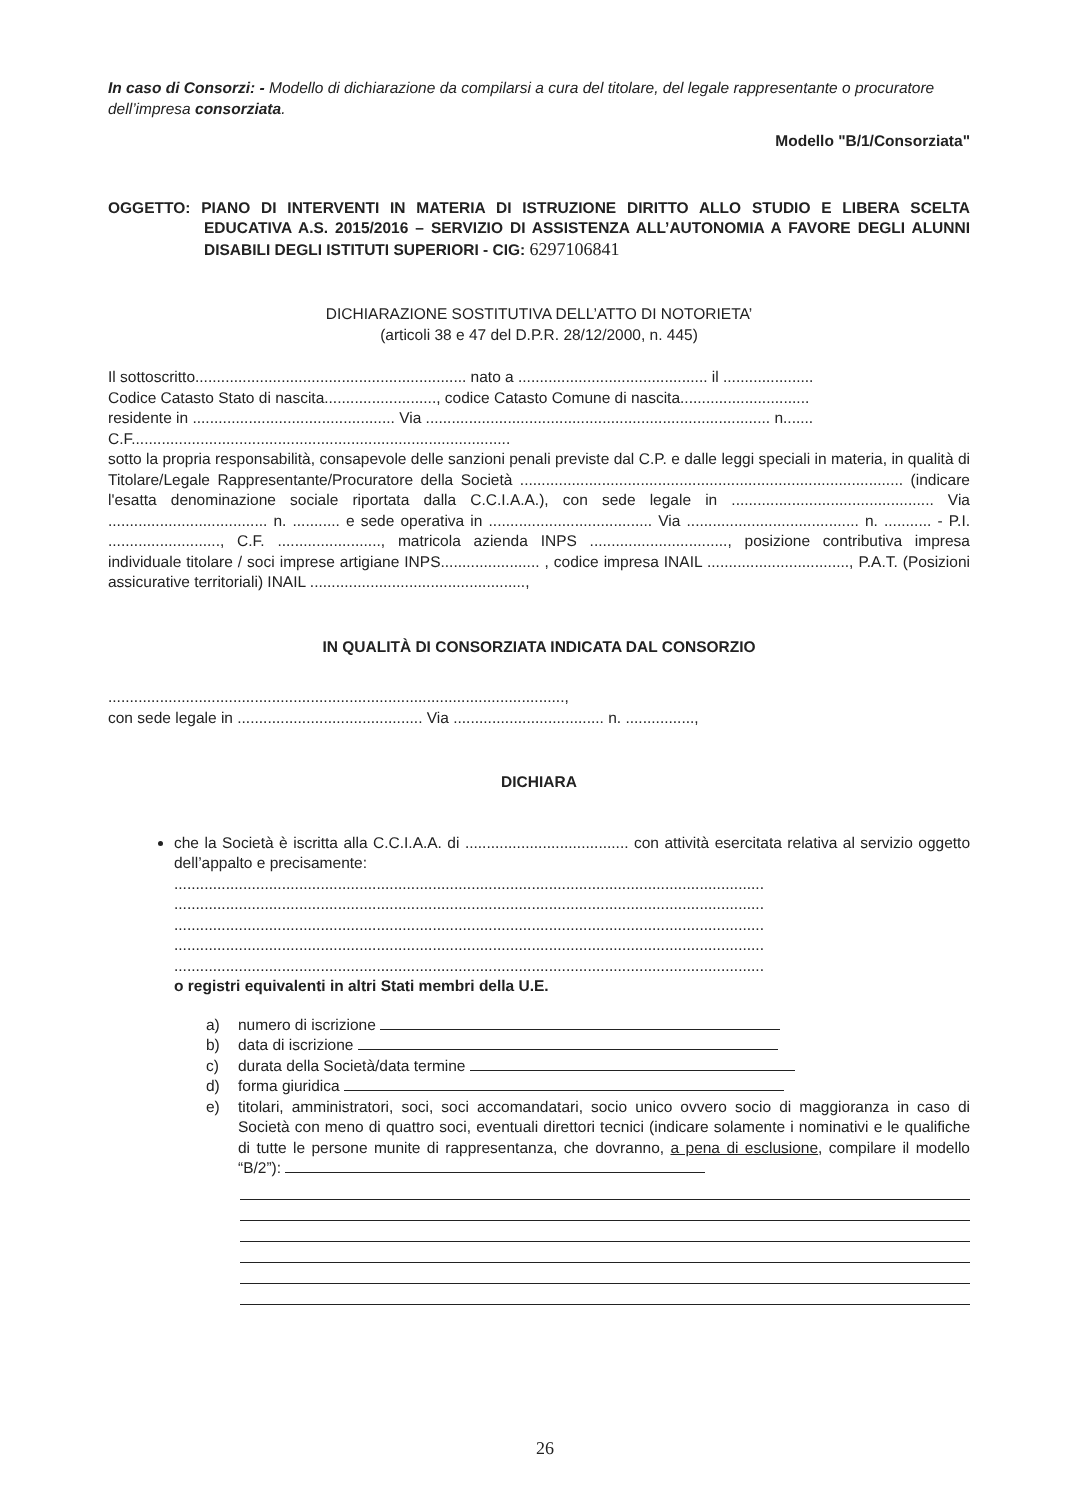In caso di Consorzi: - Modello di dichiarazione da compilarsi a cura del titolare, del legale rappresentante o procuratore dell’impresa consorziata.
Modello "B/1/Consorziata"
OGGETTO: PIANO DI INTERVENTI IN MATERIA DI ISTRUZIONE DIRITTO ALLO STUDIO E LIBERA SCELTA EDUCATIVA A.S. 2015/2016 – SERVIZIO DI ASSISTENZA ALL’AUTONOMIA A FAVORE DEGLI ALUNNI DISABILI DEGLI ISTITUTI SUPERIORI - CIG: 6297106841
DICHIARAZIONE SOSTITUTIVA DELL’ATTO DI NOTORIETA’
(articoli 38 e 47 del D.P.R. 28/12/2000, n. 445)
Il sottoscritto............................................................... nato a ............................................ il .....................
Codice Catasto Stato di nascita.........................., codice Catasto Comune di nascita..............................
residente in ............................................... Via ................................................................................ n.......
C.F........................................................................................
sotto la propria responsabilità, consapevole delle sanzioni penali previste dal C.P. e dalle leggi speciali in materia, in qualità di Titolare/Legale Rappresentante/Procuratore della Società ......................................................................................... (indicare l'esatta denominazione sociale riportata dalla C.C.I.A.A.), con sede legale in ............................................... Via ..................................... n. ........... e sede operativa in ...................................... Via ........................................ n. ........... - P.I. .........................., C.F. ........................, matricola azienda INPS ................................, posizione contributiva impresa individuale titolare / soci imprese artigiane INPS....................... , codice impresa INAIL ................................., P.A.T. (Posizioni assicurative territoriali) INAIL ..................................................,
IN QUALITÀ DI CONSORZIATA INDICATA DAL CONSORZIO
..........................................................................................................,
con sede legale in ........................................... Via ................................... n. ................,
DICHIARA
che la Società è iscritta alla C.C.I.A.A. di ...................................... con attività esercitata relativa al servizio oggetto dell’appalto e precisamente:
.........................................................................................................................................
.........................................................................................................................................
.........................................................................................................................................
.........................................................................................................................................
.........................................................................................................................................
o registri equivalenti in altri Stati membri della U.E.
a) numero di iscrizione
b) data di iscrizione
c) durata della Società/data termine
d) forma giuridica
e) titolari, amministratori, soci, soci accomandatari, socio unico ovvero socio di maggioranza in caso di Società con meno di quattro soci, eventuali direttori tecnici (indicare solamente i nominativi e le qualifiche di tutte le persone munite di rappresentanza, che dovranno, a pena di esclusione, compilare il modello “B/2”):
26